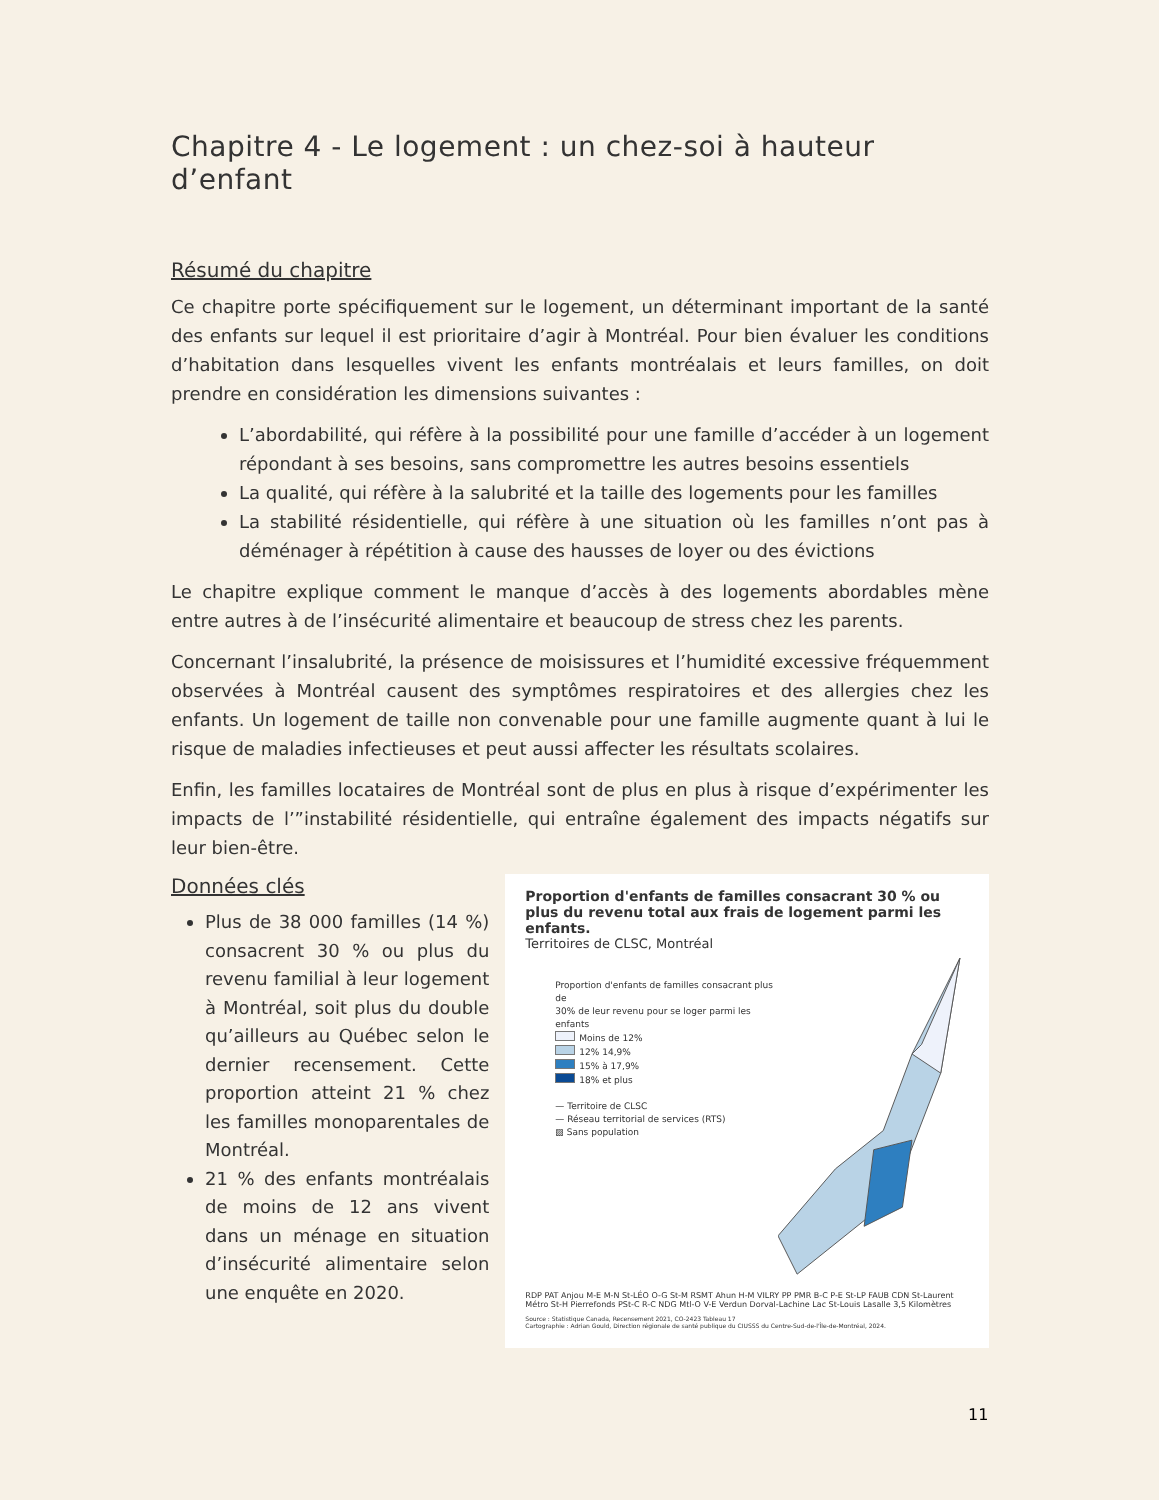Chapitre 4 - Le logement : un chez-soi à hauteur d’enfant
Résumé du chapitre
Ce chapitre porte spécifiquement sur le logement, un déterminant important de la santé des enfants sur lequel il est prioritaire d’agir à Montréal. Pour bien évaluer les conditions d’habitation dans lesquelles vivent les enfants montréalais et leurs familles, on doit prendre en considération les dimensions suivantes :
L’abordabilité, qui réfère à la possibilité pour une famille d’accéder à un logement répondant à ses besoins, sans compromettre les autres besoins essentiels
La qualité, qui réfère à la salubrité et la taille des logements pour les familles
La stabilité résidentielle, qui réfère à une situation où les familles n’ont pas à déménager à répétition à cause des hausses de loyer ou des évictions
Le chapitre explique comment le manque d’accès à des logements abordables mène entre autres à de l’insécurité alimentaire et beaucoup de stress chez les parents.
Concernant l’insalubrité, la présence de moisissures et l’humidité excessive fréquemment observées à Montréal causent des symptômes respiratoires et des allergies chez les enfants. Un logement de taille non convenable pour une famille augmente quant à lui le risque de maladies infectieuses et peut aussi affecter les résultats scolaires.
Enfin, les familles locataires de Montréal sont de plus en plus à risque d’expérimenter les impacts de l’”instabilité résidentielle, qui entraîne également des impacts négatifs sur leur bien-être.
Données clés
Plus de 38 000 familles (14 %) consacrent 30 % ou plus du revenu familial à leur logement à Montréal, soit plus du double qu’ailleurs au Québec selon le dernier recensement. Cette proportion atteint 21 % chez les familles monoparentales de Montréal.
21 % des enfants montréalais de moins de 12 ans vivent dans un ménage en situation d’insécurité alimentaire selon une enquête en 2020.
Proportion d'enfants de familles consacrant 30 % ou plus du revenu total aux frais de logement parmi les enfants.
Territoires de CLSC, Montréal
Proportion d'enfants de familles consacrant plus de
30% de leur revenu pour se loger parmi les enfants
Moins de 12%
12% 14,9%
15% à 17,9%
18% et plus
— Territoire de CLSC
— Réseau territorial de services (RTS)
▨ Sans population
RDP PAT Anjou M-E M-N St-LÉO O-G St-M RSMT Ahun H-M VILRY PP PMR B-C P-E St-LP FAUB CDN St-Laurent Métro St-H Pierrefonds PSt-C R-C NDG Mtl-O V-E Verdun Dorval-Lachine Lac St-Louis Lasalle 3,5 Kilomètres
Source : Statistique Canada, Recensement 2021, CO-2423 Tableau 17
Cartographie : Adrian Gould, Direction régionale de santé publique du CIUSSS du Centre-Sud-de-l'Île-de-Montréal, 2024.
11